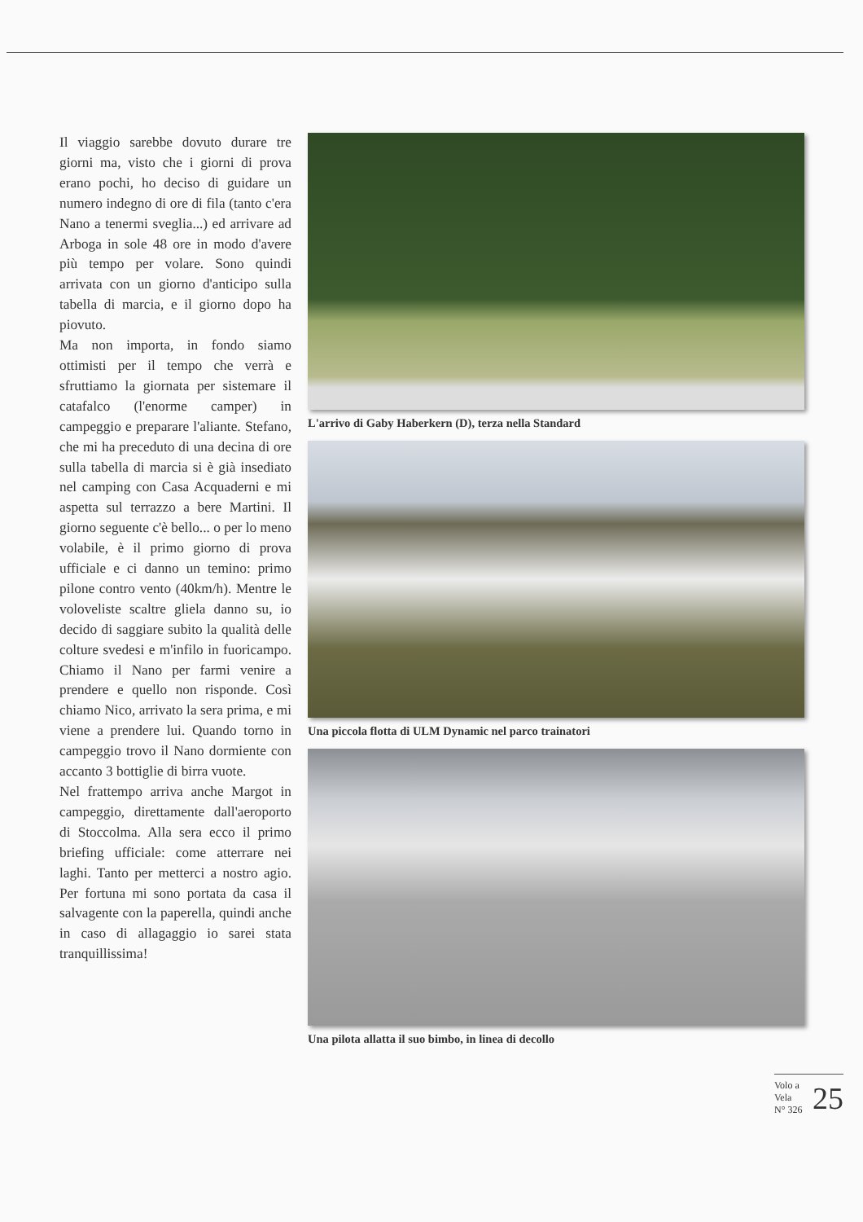Il viaggio sarebbe dovuto durare tre giorni ma, visto che i giorni di prova erano pochi, ho deciso di guidare un numero indegno di ore di fila (tanto c'era Nano a tenermi sveglia...) ed arrivare ad Arboga in sole 48 ore in modo d'avere più tempo per volare. Sono quindi arrivata con un giorno d'anticipo sulla tabella di marcia, e il giorno dopo ha piovuto.
Ma non importa, in fondo siamo ottimisti per il tempo che verrà e sfruttiamo la giornata per sistemare il catafalco (l'enorme camper) in campeggio e preparare l'aliante. Stefano, che mi ha preceduto di una decina di ore sulla tabella di marcia si è già insediato nel camping con Casa Acquaderni e mi aspetta sul terrazzo a bere Martini. Il giorno seguente c'è bello... o per lo meno volabile, è il primo giorno di prova ufficiale e ci danno un temino: primo pilone contro vento (40km/h). Mentre le voloveliste scaltre gliela danno su, io decido di saggiare subito la qualità delle colture svedesi e m'infilo in fuoricampo. Chiamo il Nano per farmi venire a prendere e quello non risponde. Così chiamo Nico, arrivato la sera prima, e mi viene a prendere lui. Quando torno in campeggio trovo il Nano dormiente con accanto 3 bottiglie di birra vuote.
Nel frattempo arriva anche Margot in campeggio, direttamente dall'aeroporto di Stoccolma. Alla sera ecco il primo briefing ufficiale: come atterrare nei laghi. Tanto per metterci a nostro agio. Per fortuna mi sono portata da casa il salvagente con la paperella, quindi anche in caso di allagaggio io sarei stata tranquillissima!
L'arrivo di Gaby Haberkern (D), terza nella Standard
Una piccola flotta di ULM Dynamic nel parco trainatori
Una pilota allatta il suo bimbo, in linea di decollo
Volo a Vela
N° 326
25